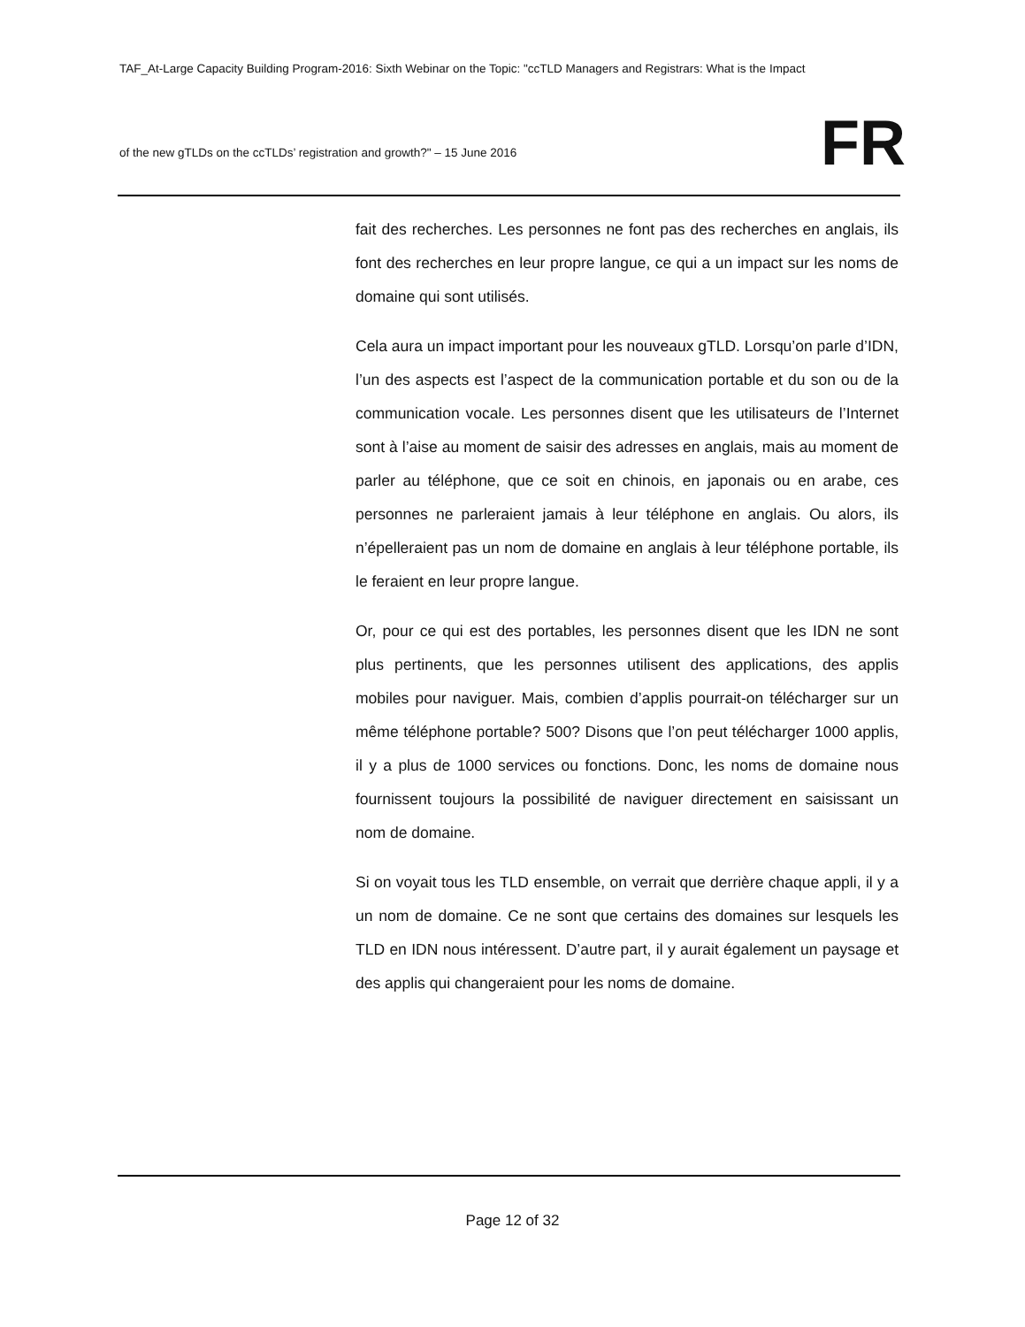TAF_At-Large Capacity Building Program-2016: Sixth Webinar on the Topic: "ccTLD Managers and Registrars: What is the Impact
of the new gTLDs on the ccTLDs’ registration and growth?" – 15 June 2016
FR
fait des recherches. Les personnes ne font pas des recherches en anglais, ils font des recherches en leur propre langue, ce qui a un impact sur les noms de domaine qui sont utilisés.
Cela aura un impact important pour les nouveaux gTLD. Lorsqu’on parle d’IDN, l’un des aspects est l’aspect de la communication portable et du son ou de la communication vocale. Les personnes disent que les utilisateurs de l’Internet sont à l’aise au moment de saisir des adresses en anglais, mais au moment de parler au téléphone, que ce soit en chinois, en japonais ou en arabe, ces personnes ne parleraient jamais à leur téléphone en anglais. Ou alors, ils n’épelleraient pas un nom de domaine en anglais à leur téléphone portable, ils le feraient en leur propre langue.
Or, pour ce qui est des portables, les personnes disent que les IDN ne sont plus pertinents, que les personnes utilisent des applications, des applis mobiles pour naviguer. Mais, combien d’applis pourrait-on télécharger sur un même téléphone portable? 500? Disons que l’on peut télécharger 1000 applis, il y a plus de 1000 services ou fonctions. Donc, les noms de domaine nous fournissent toujours la possibilité de naviguer directement en saisissant un nom de domaine.
Si on voyait tous les TLD ensemble, on verrait que derrière chaque appli, il y a un nom de domaine. Ce ne sont que certains des domaines sur lesquels les TLD en IDN nous intéressent. D’autre part, il y aurait également un paysage et des applis qui changeraient pour les noms de domaine.
Page 12 of 32